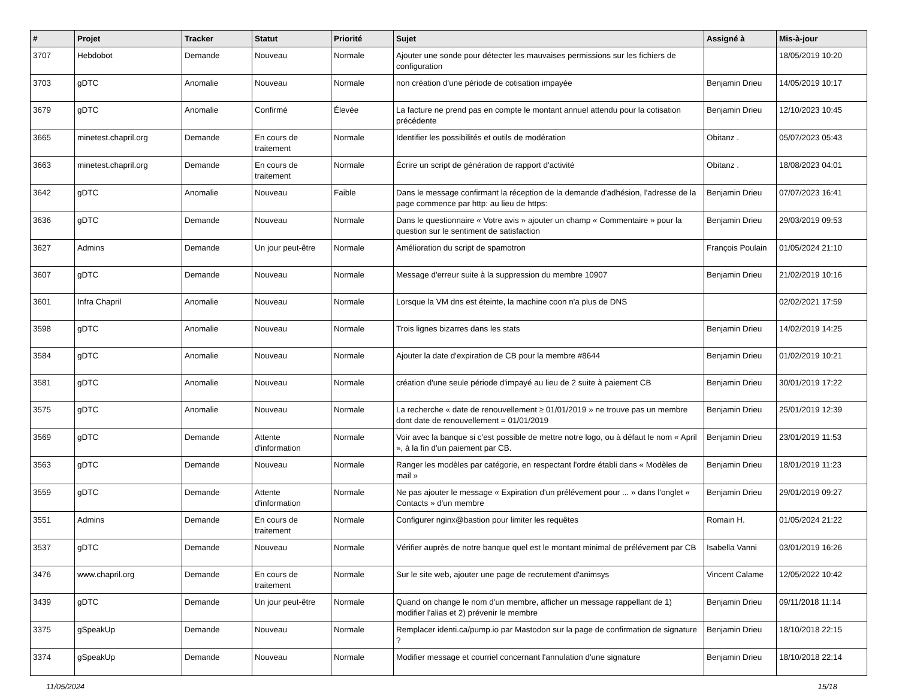| # | Projet | Tracker | Statut | Priorité | Sujet | Assigné à | Mis-à-jour |
| --- | --- | --- | --- | --- | --- | --- | --- |
| 3707 | Hebdobot | Demande | Nouveau | Normale | Ajouter une sonde pour détecter les mauvaises permissions sur les fichiers de configuration | | 18/05/2019 10:20 |
| 3703 | gDTC | Anomalie | Nouveau | Normale | non création d'une période de cotisation impayée | Benjamin Drieu | 14/05/2019 10:17 |
| 3679 | gDTC | Anomalie | Confirmé | Élevée | La facture ne prend pas en compte le montant annuel attendu pour la cotisation précédente | Benjamin Drieu | 12/10/2023 10:45 |
| 3665 | minetest.chapril.org | Demande | En cours de traitement | Normale | Identifier les possibilités et outils de modération | Obitanz . | 05/07/2023 05:43 |
| 3663 | minetest.chapril.org | Demande | En cours de traitement | Normale | Écrire un script de génération de rapport d'activité | Obitanz . | 18/08/2023 04:01 |
| 3642 | gDTC | Anomalie | Nouveau | Faible | Dans le message confirmant la réception de la demande d'adhésion, l'adresse de la page commence par http: au lieu de https: | Benjamin Drieu | 07/07/2023 16:41 |
| 3636 | gDTC | Demande | Nouveau | Normale | Dans le questionnaire « Votre avis » ajouter un champ « Commentaire » pour la question sur le sentiment de satisfaction | Benjamin Drieu | 29/03/2019 09:53 |
| 3627 | Admins | Demande | Un jour peut-être | Normale | Amélioration du script de spamotron | François Poulain | 01/05/2024 21:10 |
| 3607 | gDTC | Demande | Nouveau | Normale | Message d'erreur suite à la suppression du membre 10907 | Benjamin Drieu | 21/02/2019 10:16 |
| 3601 | Infra Chapril | Anomalie | Nouveau | Normale | Lorsque la VM dns est éteinte, la machine coon n'a plus de DNS | | 02/02/2021 17:59 |
| 3598 | gDTC | Anomalie | Nouveau | Normale | Trois lignes bizarres dans les stats | Benjamin Drieu | 14/02/2019 14:25 |
| 3584 | gDTC | Anomalie | Nouveau | Normale | Ajouter la date d'expiration de CB pour la membre #8644 | Benjamin Drieu | 01/02/2019 10:21 |
| 3581 | gDTC | Anomalie | Nouveau | Normale | création d'une seule période d'impayé au lieu de 2 suite à paiement CB | Benjamin Drieu | 30/01/2019 17:22 |
| 3575 | gDTC | Anomalie | Nouveau | Normale | La recherche « date de renouvellement ≥ 01/01/2019 » ne trouve pas un membre dont date de renouvellement = 01/01/2019 | Benjamin Drieu | 25/01/2019 12:39 |
| 3569 | gDTC | Demande | Attente d'information | Normale | Voir avec la banque si c'est possible de mettre notre logo, ou à défaut le nom « April », à la fin d'un paiement par CB. | Benjamin Drieu | 23/01/2019 11:53 |
| 3563 | gDTC | Demande | Nouveau | Normale | Ranger les modèles par catégorie, en respectant l'ordre établi dans « Modèles de mail » | Benjamin Drieu | 18/01/2019 11:23 |
| 3559 | gDTC | Demande | Attente d'information | Normale | Ne pas ajouter le message « Expiration d'un prélévement pour ... » dans l'onglet « Contacts » d'un membre | Benjamin Drieu | 29/01/2019 09:27 |
| 3551 | Admins | Demande | En cours de traitement | Normale | Configurer nginx@bastion pour limiter les requêtes | Romain H. | 01/05/2024 21:22 |
| 3537 | gDTC | Demande | Nouveau | Normale | Vérifier auprès de notre banque quel est le montant minimal de prélévement par CB | Isabella Vanni | 03/01/2019 16:26 |
| 3476 | www.chapril.org | Demande | En cours de traitement | Normale | Sur le site web, ajouter une page de recrutement d'animsys | Vincent Calame | 12/05/2022 10:42 |
| 3439 | gDTC | Demande | Un jour peut-être | Normale | Quand on change le nom d'un membre, afficher un message rappellant de 1) modifier l'alias et 2) prévenir le membre | Benjamin Drieu | 09/11/2018 11:14 |
| 3375 | gSpeakUp | Demande | Nouveau | Normale | Remplacer identi.ca/pump.io par Mastodon sur la page de confirmation de signature ? | Benjamin Drieu | 18/10/2018 22:15 |
| 3374 | gSpeakUp | Demande | Nouveau | Normale | Modifier message et courriel concernant l'annulation d'une signature | Benjamin Drieu | 18/10/2018 22:14 |
11/05/2024 15/18